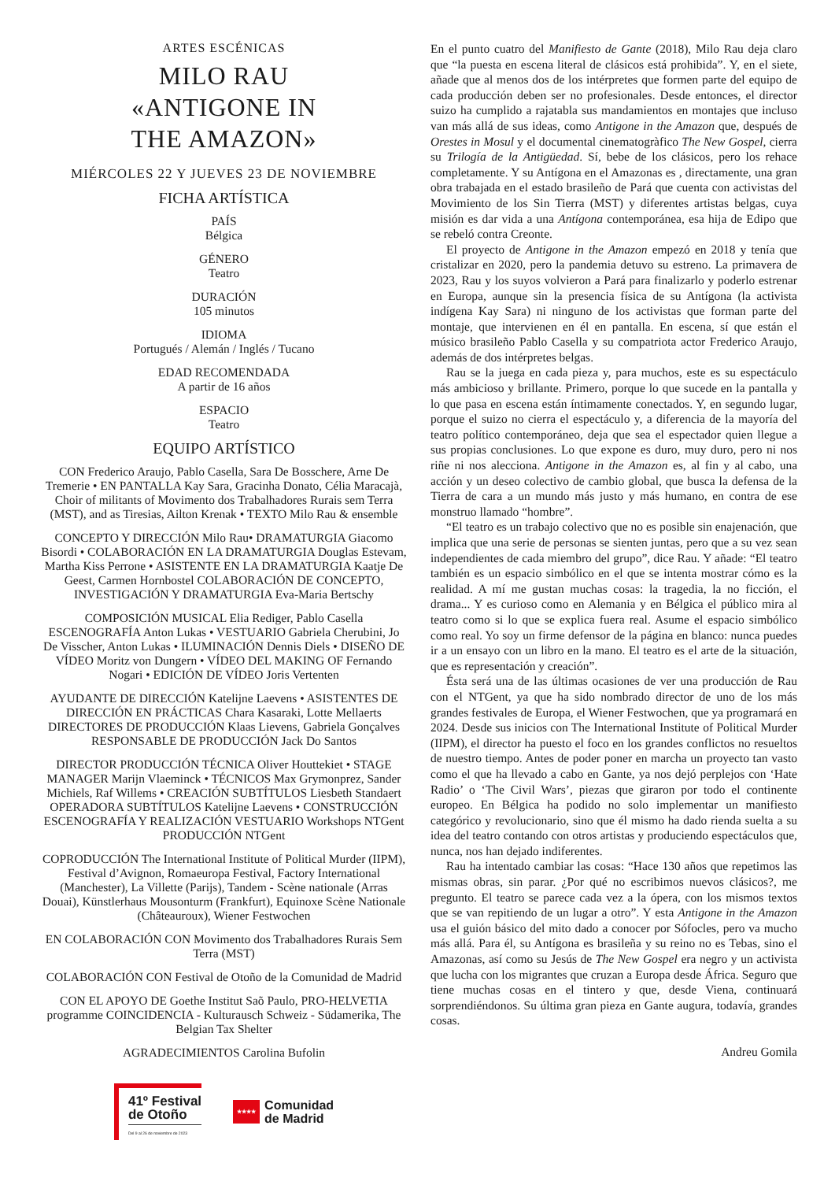ARTES ESCÉNICAS
MILO RAU
«ANTIGONE IN
THE AMAZON»
MIÉRCOLES 22 Y JUEVES 23 DE NOVIEMBRE
FICHA ARTÍSTICA
PAÍS
Bélgica
GÉNERO
Teatro
DURACIÓN
105 minutos
IDIOMA
Portugués / Alemán / Inglés / Tucano
EDAD RECOMENDADA
A partir de 16 años
ESPACIO
Teatro
EQUIPO ARTÍSTICO
CON Frederico Araujo, Pablo Casella, Sara De Bosschere, Arne De Tremerie • EN PANTALLA Kay Sara, Gracinha Donato, Célia Maracajà, Choir of militants of Movimento dos Trabalhadores Rurais sem Terra (MST), and as Tiresias, Ailton Krenak • TEXTO Milo Rau & ensemble
CONCEPTO Y DIRECCIÓN Milo Rau• DRAMATURGIA Giacomo Bisordi • COLABORACIÓN EN LA DRAMATURGIA Douglas Estevam, Martha Kiss Perrone • ASISTENTE EN LA DRAMATURGIA Kaatje De Geest, Carmen Hornbostel COLABORACIÓN DE CONCEPTO, INVESTIGACIÓN Y DRAMATURGIA Eva-Maria Bertschy
COMPOSICIÓN MUSICAL Elia Rediger, Pablo Casella ESCENOGRAFÍA Anton Lukas • VESTUARIO Gabriela Cherubini, Jo De Visscher, Anton Lukas • ILUMINACIÓN Dennis Diels • DISEÑO DE VÍDEO Moritz von Dungern • VÍDEO DEL MAKING OF Fernando Nogari • EDICIÓN DE VÍDEO Joris Vertenten
AYUDANTE DE DIRECCIÓN Katelijne Laevens • ASISTENTES DE DIRECCIÓN EN PRÁCTICAS Chara Kasaraki, Lotte Mellaerts DIRECTORES DE PRODUCCIÓN Klaas Lievens, Gabriela Gonçalves RESPONSABLE DE PRODUCCIÓN Jack Do Santos
DIRECTOR PRODUCCIÓN TÉCNICA Oliver Houttekiet • STAGE MANAGER Marijn Vlaeminck • TÉCNICOS Max Grymonprez, Sander Michiels, Raf Willems • CREACIÓN SUBTÍTULOS Liesbeth Standaert OPERADORA SUBTÍTULOS Katelijne Laevens • CONSTRUCCIÓN ESCENOGRAFÍA Y REALIZACIÓN VESTUARIO Workshops NTGent PRODUCCIÓN NTGent
COPRODUCCIÓN The International Institute of Political Murder (IIPM), Festival d’Avignon, Romaeuropa Festival, Factory International (Manchester), La Villette (Parijs), Tandem - Scène nationale (Arras Douai), Künstlerhaus Mousonturm (Frankfurt), Equinoxe Scène Nationale (Châteauroux), Wiener Festwochen
EN COLABORACIÓN CON Movimento dos Trabalhadores Rurais Sem Terra (MST)
COLABORACIÓN CON Festival de Otoño de la Comunidad de Madrid
CON EL APOYO DE Goethe Institut Saõ Paulo, PRO-HELVETIA programme COINCIDENCIA - Kulturausch Schweiz - Südamerika, The Belgian Tax Shelter
AGRADECIMIENTOS Carolina Bufolin
41º Festival
de Otoño
Del 9 al 26 de noviembre de 2023
★★★★
Comunidad
de Madrid
En el punto cuatro del Manifiesto de Gante (2018), Milo Rau deja claro que “la puesta en escena literal de clásicos está prohibida”. Y, en el siete, añade que al menos dos de los intérpretes que formen parte del equipo de cada producción deben ser no profesionales. Desde entonces, el director suizo ha cumplido a rajatabla sus mandamientos en montajes que incluso van más allá de sus ideas, como Antigone in the Amazon que, después de Orestes in Mosul y el documental cinematogràfico The New Gospel, cierra su Trilogía de la Antigüedad. Sí, bebe de los clásicos, pero los rehace completamente. Y su Antígona en el Amazonas es , directamente, una gran obra trabajada en el estado brasileño de Pará que cuenta con activistas del Movimiento de los Sin Tierra (MST) y diferentes artistas belgas, cuya misión es dar vida a una Antígona contemporánea, esa hija de Edipo que se rebeló contra Creonte.
El proyecto de Antigone in the Amazon empezó en 2018 y tenía que cristalizar en 2020, pero la pandemia detuvo su estreno. La primavera de 2023, Rau y los suyos volvieron a Pará para finalizarlo y poderlo estrenar en Europa, aunque sin la presencia física de su Antígona (la activista indígena Kay Sara) ni ninguno de los activistas que forman parte del montaje, que intervienen en él en pantalla. En escena, sí que están el músico brasileño Pablo Casella y su compatriota actor Frederico Araujo, además de dos intérpretes belgas.
Rau se la juega en cada pieza y, para muchos, este es su espectáculo más ambicioso y brillante. Primero, porque lo que sucede en la pantalla y lo que pasa en escena están íntimamente conectados. Y, en segundo lugar, porque el suizo no cierra el espectáculo y, a diferencia de la mayoría del teatro político contemporáneo, deja que sea el espectador quien llegue a sus propias conclusiones. Lo que expone es duro, muy duro, pero ni nos riñe ni nos alecciona. Antigone in the Amazon es, al fin y al cabo, una acción y un deseo colectivo de cambio global, que busca la defensa de la Tierra de cara a un mundo más justo y más humano, en contra de ese monstruo llamado “hombre”.
“El teatro es un trabajo colectivo que no es posible sin enajenación, que implica que una serie de personas se sienten juntas, pero que a su vez sean independientes de cada miembro del grupo”, dice Rau. Y añade: “El teatro también es un espacio simbólico en el que se intenta mostrar cómo es la realidad. A mí me gustan muchas cosas: la tragedia, la no ficción, el drama... Y es curioso como en Alemania y en Bélgica el público mira al teatro como si lo que se explica fuera real. Asume el espacio simbólico como real. Yo soy un firme defensor de la página en blanco: nunca puedes ir a un ensayo con un libro en la mano. El teatro es el arte de la situación, que es representación y creación”.
Ésta será una de las últimas ocasiones de ver una producción de Rau con el NTGent, ya que ha sido nombrado director de uno de los más grandes festivales de Europa, el Wiener Festwochen, que ya programará en 2024. Desde sus inicios con The International Institute of Political Murder (IIPM), el director ha puesto el foco en los grandes conflictos no resueltos de nuestro tiempo. Antes de poder poner en marcha un proyecto tan vasto como el que ha llevado a cabo en Gante, ya nos dejó perplejos con ‘Hate Radio’ o ‘The Civil Wars’, piezas que giraron por todo el continente europeo. En Bélgica ha podido no solo implementar un manifiesto categórico y revolucionario, sino que él mismo ha dado rienda suelta a su idea del teatro contando con otros artistas y produciendo espectáculos que, nunca, nos han dejado indiferentes.
Rau ha intentado cambiar las cosas: “Hace 130 años que repetimos las mismas obras, sin parar. ¿Por qué no escribimos nuevos clásicos?, me pregunto. El teatro se parece cada vez a la ópera, con los mismos textos que se van repitiendo de un lugar a otro”. Y esta Antigone in the Amazon usa el guión básico del mito dado a conocer por Sófocles, pero va mucho más allá. Para él, su Antígona es brasileña y su reino no es Tebas, sino el Amazonas, así como su Jesús de The New Gospel era negro y un activista que lucha con los migrantes que cruzan a Europa desde África. Seguro que tiene muchas cosas en el tintero y que, desde Viena, continuará sorprendiéndonos. Su última gran pieza en Gante augura, todavía, grandes cosas.
Andreu Gomila